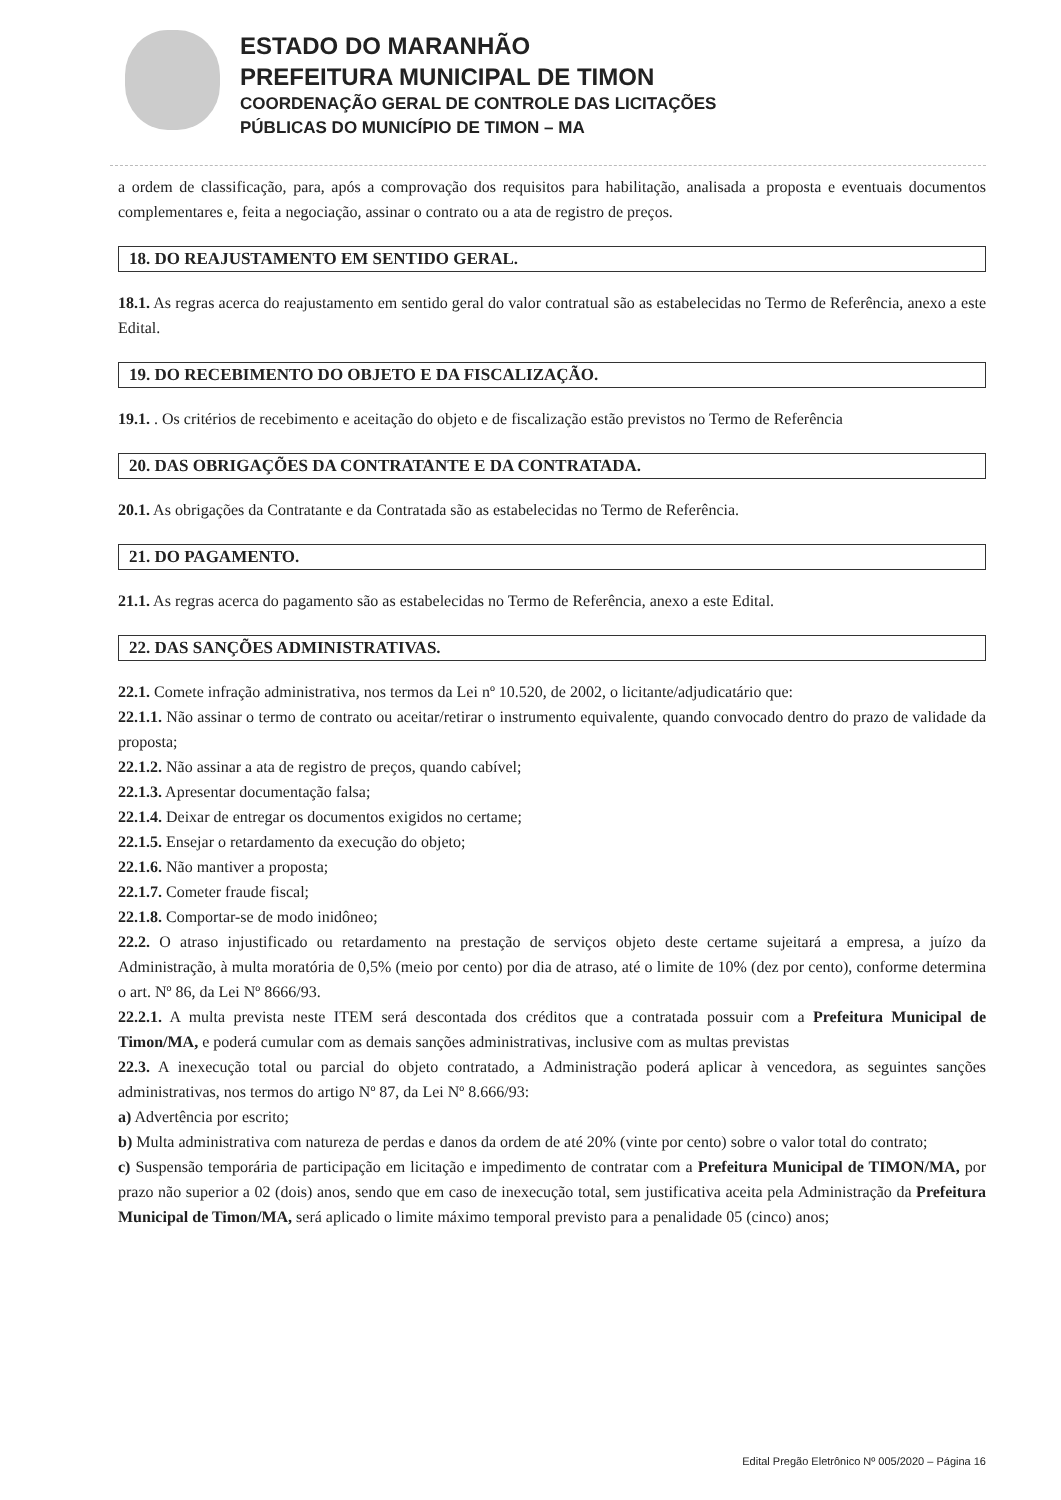ESTADO DO MARANHÃO
PREFEITURA MUNICIPAL DE TIMON
COORDENAÇÃO GERAL DE CONTROLE DAS LICITAÇÕES
PÚBLICAS DO MUNICÍPIO DE TIMON – MA
a ordem de classificação, para, após a comprovação dos requisitos para habilitação, analisada a proposta e eventuais documentos complementares e, feita a negociação, assinar o contrato ou a ata de registro de preços.
18. DO REAJUSTAMENTO EM SENTIDO GERAL.
18.1. As regras acerca do reajustamento em sentido geral do valor contratual são as estabelecidas no Termo de Referência, anexo a este Edital.
19. DO RECEBIMENTO DO OBJETO E DA FISCALIZAÇÃO.
19.1. . Os critérios de recebimento e aceitação do objeto e de fiscalização estão previstos no Termo de Referência
20. DAS OBRIGAÇÕES DA CONTRATANTE E DA CONTRATADA.
20.1. As obrigações da Contratante e da Contratada são as estabelecidas no Termo de Referência.
21. DO PAGAMENTO.
21.1. As regras acerca do pagamento são as estabelecidas no Termo de Referência, anexo a este Edital.
22. DAS SANÇÕES ADMINISTRATIVAS.
22.1. Comete infração administrativa, nos termos da Lei nº 10.520, de 2002, o licitante/adjudicatário que:
22.1.1. Não assinar o termo de contrato ou aceitar/retirar o instrumento equivalente, quando convocado dentro do prazo de validade da proposta;
22.1.2. Não assinar a ata de registro de preços, quando cabível;
22.1.3. Apresentar documentação falsa;
22.1.4. Deixar de entregar os documentos exigidos no certame;
22.1.5. Ensejar o retardamento da execução do objeto;
22.1.6. Não mantiver a proposta;
22.1.7. Cometer fraude fiscal;
22.1.8. Comportar-se de modo inidôneo;
22.2. O atraso injustificado ou retardamento na prestação de serviços objeto deste certame sujeitará a empresa, a juízo da Administração, à multa moratória de 0,5% (meio por cento) por dia de atraso, até o limite de 10% (dez por cento), conforme determina o art. Nº 86, da Lei Nº 8666/93.
22.2.1. A multa prevista neste ITEM será descontada dos créditos que a contratada possuir com a Prefeitura Municipal de Timon/MA, e poderá cumular com as demais sanções administrativas, inclusive com as multas previstas
22.3. A inexecução total ou parcial do objeto contratado, a Administração poderá aplicar à vencedora, as seguintes sanções administrativas, nos termos do artigo Nº 87, da Lei Nº 8.666/93:
a) Advertência por escrito;
b) Multa administrativa com natureza de perdas e danos da ordem de até 20% (vinte por cento) sobre o valor total do contrato;
c) Suspensão temporária de participação em licitação e impedimento de contratar com a Prefeitura Municipal de TIMON/MA, por prazo não superior a 02 (dois) anos, sendo que em caso de inexecução total, sem justificativa aceita pela Administração da Prefeitura Municipal de Timon/MA, será aplicado o limite máximo temporal previsto para a penalidade 05 (cinco) anos;
Edital Pregão Eletrônico Nº 005/2020 – Página 16